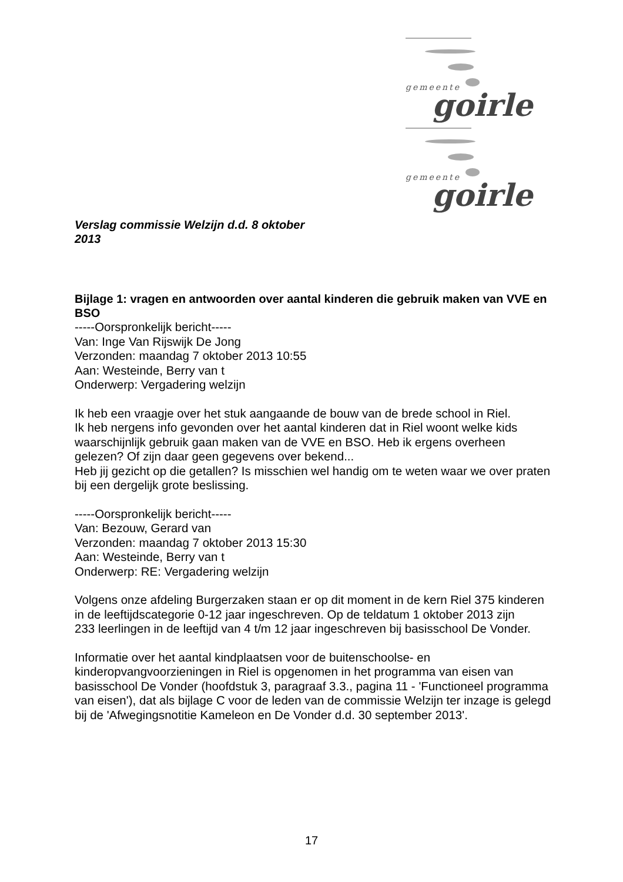gemeente goirle
gemeente goirle
Verslag commissie Welzijn d.d. 8 oktober
2013
Bijlage 1: vragen en antwoorden over aantal kinderen die gebruik maken van VVE en BSO
-----Oorspronkelijk bericht-----
Van: Inge Van Rijswijk De Jong
Verzonden: maandag 7 oktober 2013 10:55
Aan: Westeinde, Berry van t
Onderwerp: Vergadering welzijn
Ik heb een vraagje over het stuk aangaande de bouw van de brede school in Riel.
Ik heb nergens info gevonden over het aantal kinderen dat in Riel woont welke kids waarschijnlijk gebruik gaan maken van de VVE en BSO. Heb ik ergens overheen gelezen? Of zijn daar geen gegevens over bekend...
Heb jij gezicht op die getallen? Is misschien wel handig om te weten waar we over praten bij een dergelijk grote beslissing.
-----Oorspronkelijk bericht-----
Van: Bezouw, Gerard van
Verzonden: maandag 7 oktober 2013 15:30
Aan: Westeinde, Berry van t
Onderwerp: RE: Vergadering welzijn
Volgens onze afdeling Burgerzaken staan er op dit moment in de kern Riel 375 kinderen in de leeftijdscategorie 0-12 jaar ingeschreven. Op de teldatum 1 oktober 2013 zijn
233 leerlingen in de leeftijd van 4 t/m 12 jaar ingeschreven bij basisschool De Vonder.
Informatie over het aantal kindplaatsen voor de buitenschoolse- en kinderopvangvoorzieningen in Riel is opgenomen in het programma van eisen van basisschool De Vonder (hoofdstuk 3, paragraaf 3.3., pagina 11 - 'Functioneel programma van eisen'), dat als bijlage C voor de leden van de commissie Welzijn ter inzage is gelegd bij de 'Afwegingsnotitie Kameleon en De Vonder d.d. 30 september 2013'.
17